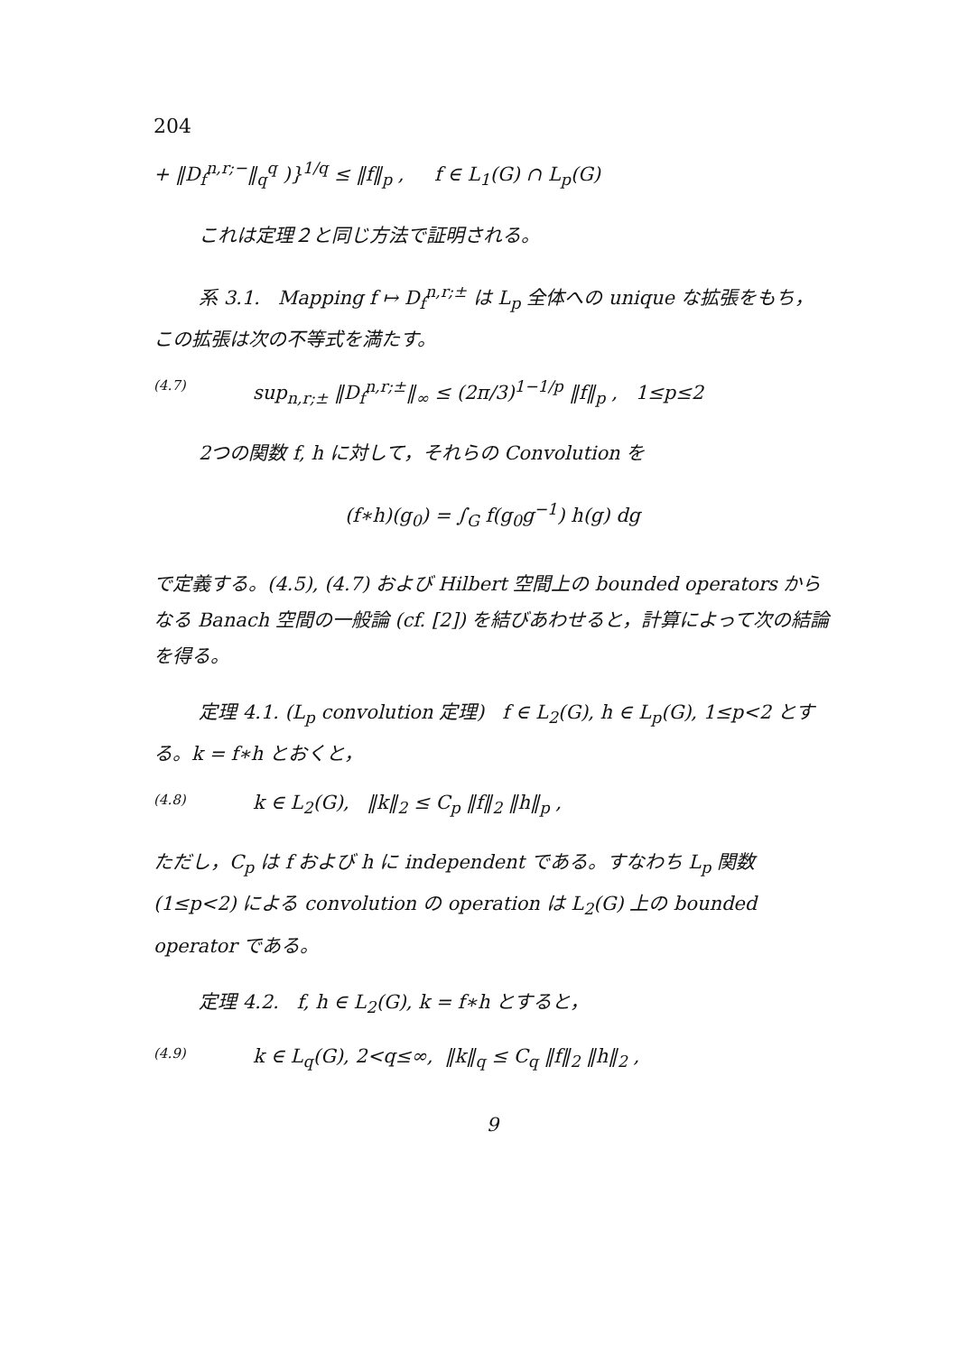204
+ ‖D<sub>f</sub><sup>n,r;−</sup>‖<sub>q</sub><sup>q</sup> )}<sup>1/q</sup> ≤ ‖f‖<sub>p</sub> , f ∈ L<sub>1</sub>(G) ∩ L<sub>p</sub>(G)
これは定理２と同じ方法で証明される。
系 3.1. Mapping f ↦ D<sub>f</sub><sup>n,r;±</sup> は L<sub>p</sub> 全体への unique な拡張をもち，この拡張は次の不等式を満たす。
(4.7) sup<sub>n,r;±</sub> ‖D<sub>f</sub><sup>n,r;±</sup>‖<sub>∞</sub> ≤ (2π/3)<sup>1−1/p</sup> ‖f‖<sub>p</sub> , 1≤p≤2
2つの関数 f, h に対して，それらの Convolution を
(f∗h)(g<sub>0</sub>) = ∫<sub>G</sub> f(g<sub>0</sub>g<sup>−1</sup>) h(g) dg
で定義する。(4.5), (4.7) および Hilbert 空間上の bounded operators からなる Banach 空間の一般論 (cf. [2]) を結びあわせると，計算によって次の結論を得る。
定理 4.1. (L<sub>p</sub> convolution 定理) f ∈ L<sub>2</sub>(G), h ∈ L<sub>p</sub>(G), 1≤p<2 とする。k = f∗h とおくと，
(4.8) k ∈ L<sub>2</sub>(G), ‖k‖<sub>2</sub> ≤ C<sub>p</sub> ‖f‖<sub>2</sub> ‖h‖<sub>p</sub> ,
ただし，C<sub>p</sub> は f および h に independent である。すなわち L<sub>p</sub> 関数 (1≤p<2) による convolution の operation は L<sub>2</sub>(G) 上の bounded operator である。
定理 4.2. f, h ∈ L<sub>2</sub>(G), k = f∗h とすると，
(4.9) k ∈ L<sub>q</sub>(G), 2<q≤∞, ‖k‖<sub>q</sub> ≤ C<sub>q</sub> ‖f‖<sub>2</sub> ‖h‖<sub>2</sub> ,
9